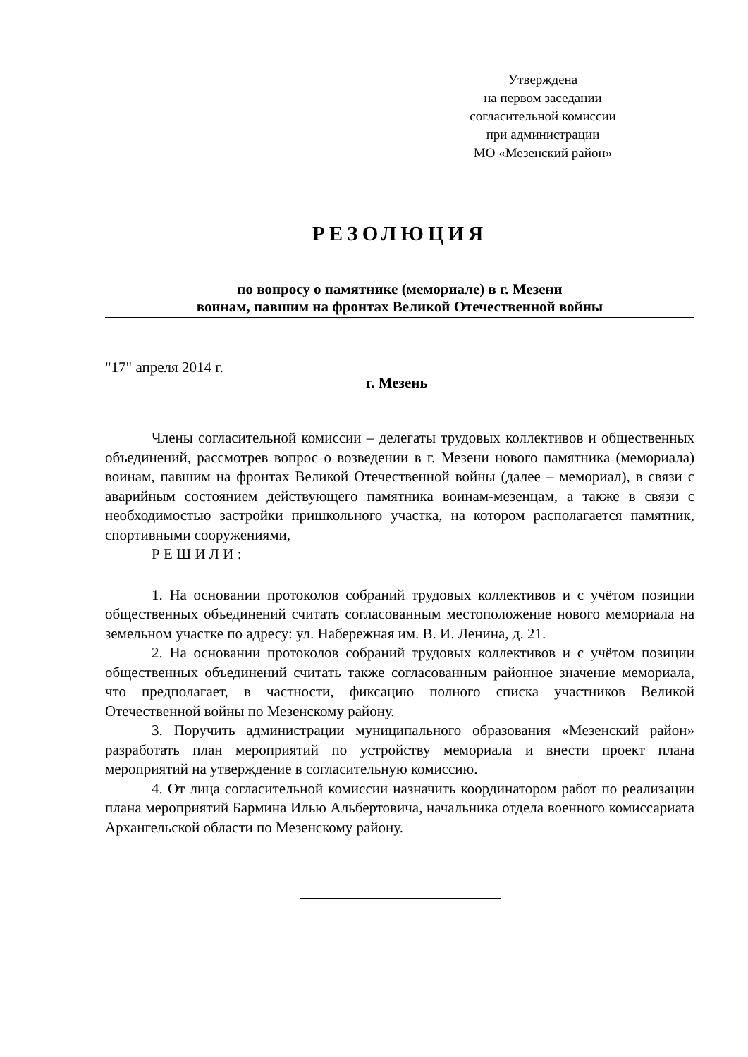Утверждена
на первом заседании
согласительной комиссии
при администрации
МО «Мезенский район»
РЕЗОЛЮЦИЯ
по вопросу о памятнике (мемориале) в г. Мезени
воинам, павшим на фронтах Великой Отечественной войны
"17" апреля 2014 г.
г. Мезень
Члены согласительной комиссии – делегаты трудовых коллективов и общественных объединений, рассмотрев вопрос о возведении в г. Мезени нового памятника (мемориала) воинам, павшим на фронтах Великой Отечественной войны (далее – мемориал), в связи с аварийным состоянием действующего памятника воинам-мезенцам, а также в связи с необходимостью застройки пришкольного участка, на котором располагается памятник, спортивными сооружениями,
Р Е Ш И Л И :
1. На основании протоколов собраний трудовых коллективов и с учётом позиции общественных объединений считать согласованным местоположение нового мемориала на земельном участке по адресу: ул. Набережная им. В. И. Ленина, д. 21.
2. На основании протоколов собраний трудовых коллективов и с учётом позиции общественных объединений считать также согласованным районное значение мемориала, что предполагает, в частности, фиксацию полного списка участников Великой Отечественной войны по Мезенскому району.
3. Поручить администрации муниципального образования «Мезенский район» разработать план мероприятий по устройству мемориала и внести проект плана мероприятий на утверждение в согласительную комиссию.
4. От лица согласительной комиссии назначить координатором работ по реализации плана мероприятий Бармина Илью Альбертовича, начальника отдела военного комиссариата Архангельской области по Мезенскому району.